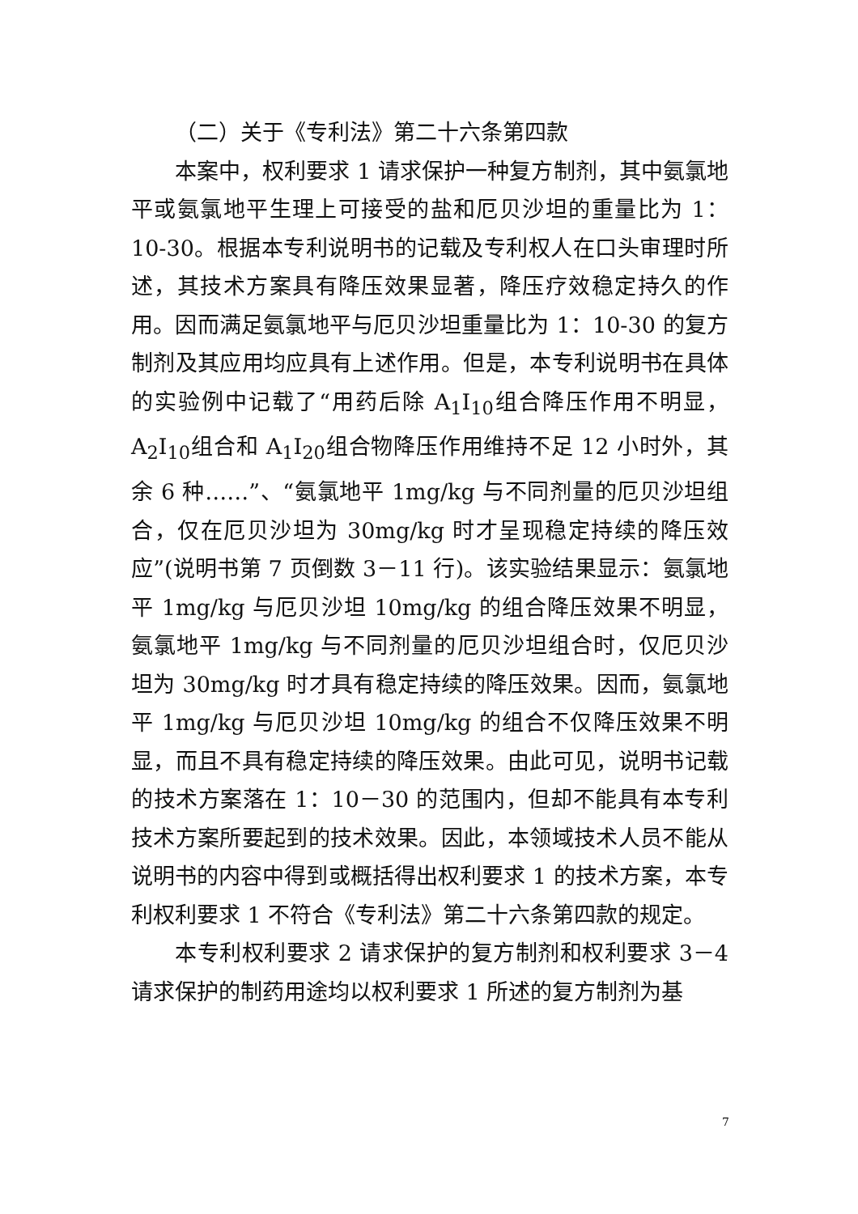（二）关于《专利法》第二十六条第四款
本案中，权利要求 1 请求保护一种复方制剂，其中氨氯地平或氨氯地平生理上可接受的盐和厄贝沙坦的重量比为 1：10-30。根据本专利说明书的记载及专利权人在口头审理时所述，其技术方案具有降压效果显著，降压疗效稳定持久的作用。因而满足氨氯地平与厄贝沙坦重量比为 1：10-30 的复方制剂及其应用均应具有上述作用。但是，本专利说明书在具体的实验例中记载了“用药后除 A<sub>1</sub>I<sub>10</sub>组合降压作用不明显，A<sub>2</sub>I<sub>10</sub>组合和 A<sub>1</sub>I<sub>20</sub>组合物降压作用维持不足 12 小时外，其余 6 种……”、“氨氯地平 1mg/kg 与不同剂量的厄贝沙坦组合，仅在厄贝沙坦为 30mg/kg 时才呈现稳定持续的降压效应”(说明书第 7 页倒数 3－11 行)。该实验结果显示：氨氯地平 1mg/kg 与厄贝沙坦 10mg/kg 的组合降压效果不明显，氨氯地平 1mg/kg 与不同剂量的厄贝沙坦组合时，仅厄贝沙坦为 30mg/kg 时才具有稳定持续的降压效果。因而，氨氯地平 1mg/kg 与厄贝沙坦 10mg/kg 的组合不仅降压效果不明显，而且不具有稳定持续的降压效果。由此可见，说明书记载的技术方案落在 1：10－30 的范围内，但却不能具有本专利技术方案所要起到的技术效果。因此，本领域技术人员不能从说明书的内容中得到或概括得出权利要求 1 的技术方案，本专利权利要求 1 不符合《专利法》第二十六条第四款的规定。
本专利权利要求 2 请求保护的复方制剂和权利要求 3－4 请求保护的制药用途均以权利要求 1 所述的复方制剂为基
7